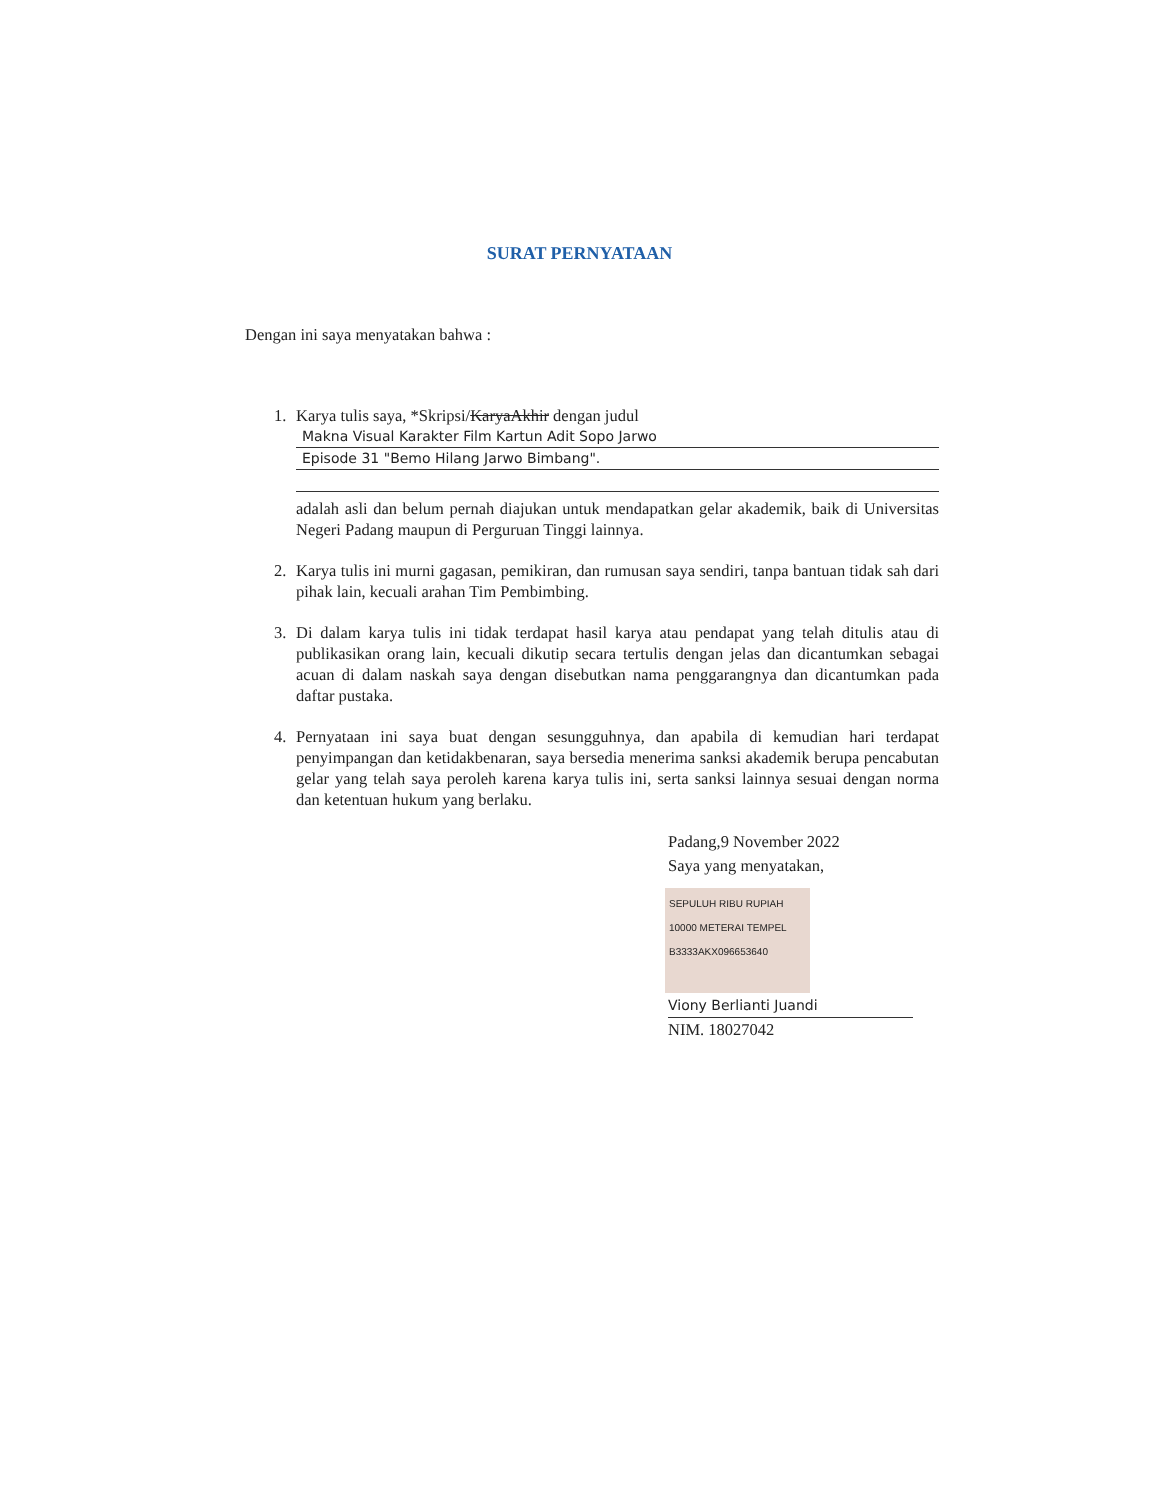SURAT PERNYATAAN
Dengan ini saya menyatakan bahwa :
1. Karya tulis saya, *Skripsi/KaryaAkhir dengan judul
Makna Visual Karakter Film Kartun Adit Sopo Jarwo
Episode 31 "Bemo Hilang Jarwo Bimbang".
adalah asli dan belum pernah diajukan untuk mendapatkan gelar akademik, baik di Universitas Negeri Padang maupun di Perguruan Tinggi lainnya.
2. Karya tulis ini murni gagasan, pemikiran, dan rumusan saya sendiri, tanpa bantuan tidak sah dari pihak lain, kecuali arahan Tim Pembimbing.
3. Di dalam karya tulis ini tidak terdapat hasil karya atau pendapat yang telah ditulis atau di publikasikan orang lain, kecuali dikutip secara tertulis dengan jelas dan dicantumkan sebagai acuan di dalam naskah saya dengan disebutkan nama penggarangnya dan dicantumkan pada daftar pustaka.
4. Pernyataan ini saya buat dengan sesungguhnya, dan apabila di kemudian hari terdapat penyimpangan dan ketidakbenaran, saya bersedia menerima sanksi akademik berupa pencabutan gelar yang telah saya peroleh karena karya tulis ini, serta sanksi lainnya sesuai dengan norma dan ketentuan hukum yang berlaku.
Padang,9 November 2022
Saya yang menyatakan,
SEPULUH RIBU RUPIAH 10000 METERAI TEMPEL
B3333AKX096653640
Viony Berlianti Juandi
NIM. 18027042